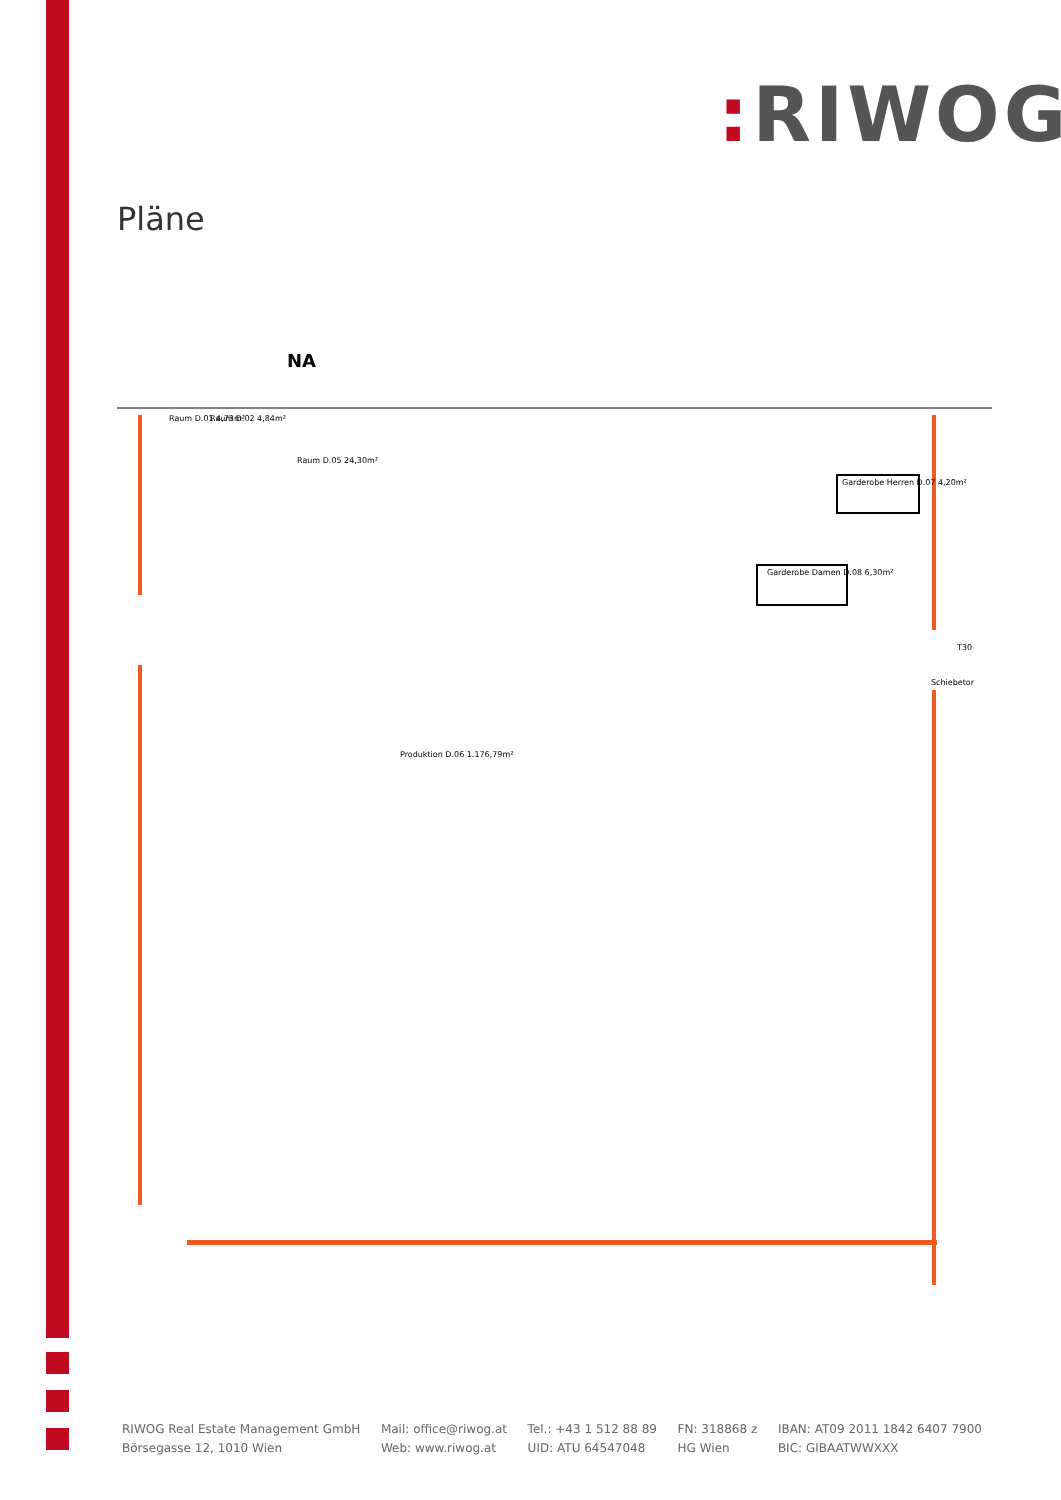: RIWOG
Pläne
NA
Raum D.01 4,73m²
Raum D.02 4,84m²
Raum D.05 24,30m²
Garderobe Herren D.07 4,20m²
Garderobe Damen D.08 6,30m²
Produktion D.06 1.176,79m²
T30
Schiebetor
RIWOG Real Estate Management GmbH
Börsegasse 12, 1010 Wien
Mail: office@riwog.at
Web: www.riwog.at
Tel.: +43 1 512 88 89
UID: ATU 64547048
FN: 318868 z
HG Wien
IBAN: AT09 2011 1842 6407 7900
BIC: GIBAATWWXXX